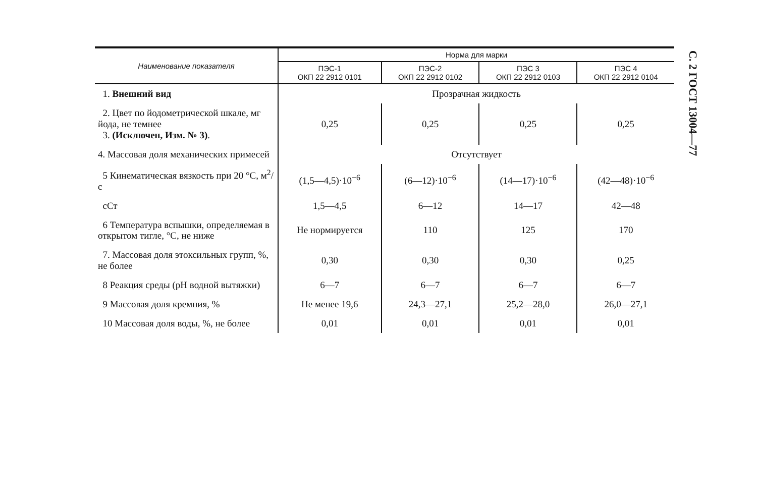| Наименование показателя | Норма для марки | | | |
| --- | --- | --- | --- | --- |
| | ПЭС-1 ОКП 22 2912 0101 | ПЭС-2 ОКП 22 2912 0102 | ПЭС 3 ОКП 22 2912 0103 | ПЭС 4 ОКП 22 2912 0104 |
| 1. Внешний вид | Прозрачная жидкость | | | |
| 2. Цвет по йодометрической шкале, мг йода, не темнее 3. (Исключен, Изм. № 3) . | 0,25 | 0,25 | 0,25 | 0,25 |
| 4. Массовая доля механических примесей | Отсутствует | | | |
| 5 Кинематическая вязкость при 20 °С, м<sup>2</sup>/с | (1,5—4,5)·10<sup>−6</sup> | (6—12)·10<sup>−6</sup> | (14—17)·10<sup>−6</sup> | (42—48)·10<sup>−6</sup> |
| сСт | 1,5—4,5 | 6—12 | 14—17 | 42—48 |
| 6 Температура вспышки, определяемая в открытом тигле, °С, не ниже | Не нормируется | 110 | 125 | 170 |
| 7. Массовая доля этоксильных групп, %, не более | 0,30 | 0,30 | 0,30 | 0,25 |
| 8 Реакция среды (pH водной вытяжки) | 6—7 | 6—7 | 6—7 | 6—7 |
| 9 Массовая доля кремния, % | Не менее 19,6 | 24,3—27,1 | 25,2—28,0 | 26,0—27,1 |
| 10 Массовая доля воды, %, не более | 0,01 | 0,01 | 0,01 | 0,01 |
С. 2 ГОСТ 13004—77